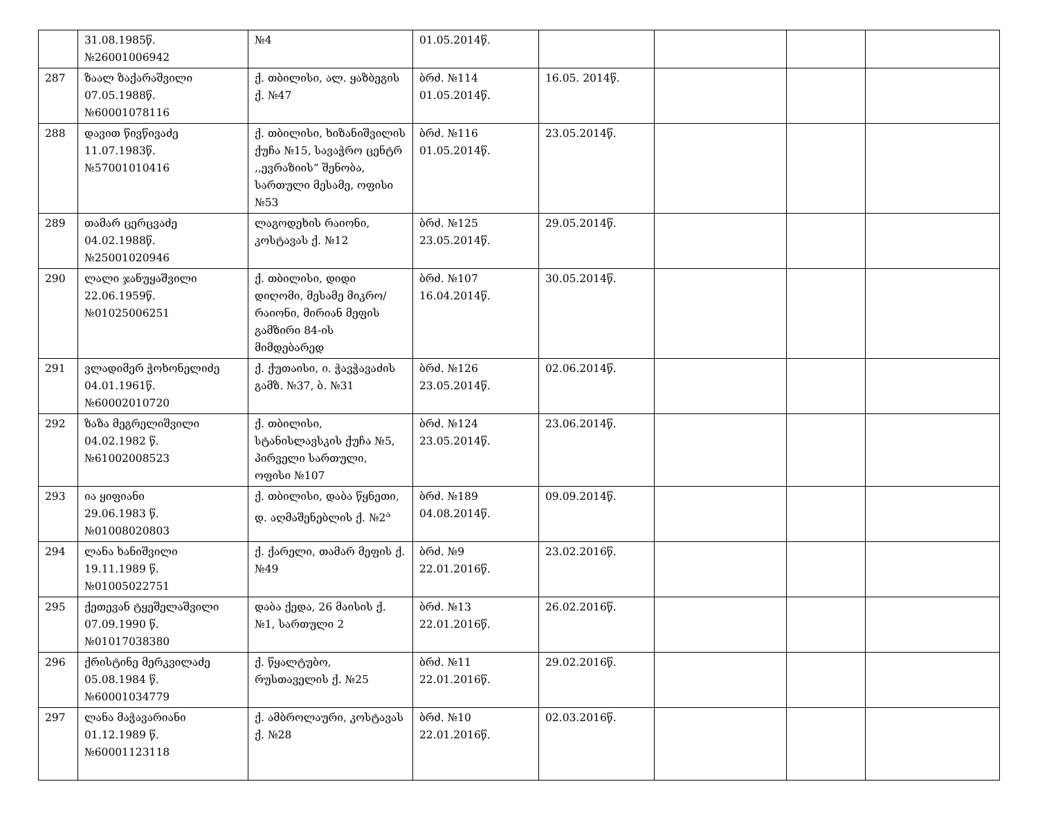| | 31.08.1985წ. №26001006942 | №4 | 01.05.2014წ. | | | | |
| 287 | ზაალ ზაქარაშვილი 07.05.1988წ. №60001078116 | ქ. თბილისი, ალ. ყაზბეგის ქ. №47 | ბრძ. №114 01.05.2014წ. | 16.05. 2014წ. | | | |
| 288 | დავით წივწივაძე 11.07.1983წ. №57001010416 | ქ. თბილისი, ხიზანიშვილის ქუჩა №15, სავაჭრო ცენტრ ,,ევრაზიის“ შენობა, სართული მესამე, ოფისი №53 | ბრძ. №116 01.05.2014წ. | 23.05.2014წ. | | | |
| 289 | თამარ ცერცვაძე 04.02.1988წ. №25001020946 | ლაგოდეხის რაიონი, კოსტავას ქ. №12 | ბრძ. №125 23.05.2014წ. | 29.05.2014წ. | | | |
| 290 | ლალი ჯანუყაშვილი 22.06.1959წ. №01025006251 | ქ. თბილისი, დიდი დიღომი, მესამე მიკრო/რაიონი, მირიან მეფის გამზირი 84-ის მიმდებარედ | ბრძ. №107 16.04.2014წ. | 30.05.2014წ. | | | |
| 291 | ვლადიმერ ჭოხონელიძე 04.01.1961წ. №60002010720 | ქ. ქუთაისი, ი. ჭავჭავაძის გამზ. №37, ბ. №31 | ბრძ. №126 23.05.2014წ. | 02.06.2014წ. | | | |
| 292 | ზაზა მეგრელიშვილი 04.02.1982 წ. №61002008523 | ქ. თბილისი, სტანისლავსკის ქუჩა №5, პირველი სართული, ოფისი №107 | ბრძ. №124 23.05.2014წ. | 23.06.2014წ. | | | |
| 293 | ია ყიფიანი 29.06.1983 წ. №01008020803 | ქ. თბილისი, დაბა წყნეთი, დ. აღმაშენებლის ქ. №2<sup>ა</sup> | ბრძ. №189 04.08.2014წ. | 09.09.2014წ. | | | |
| 294 | ლანა ხანიშვილი 19.11.1989 წ. №01005022751 | ქ. ქარელი, თამარ მეფის ქ. №49 | ბრძ. №9 22.01.2016წ. | 23.02.2016წ. | | | |
| 295 | ქეთევან ტყეშელაშვილი 07.09.1990 წ. №01017038380 | დაბა ქედა, 26 მაისის ქ. №1, სართული 2 | ბრძ. №13 22.01.2016წ. | 26.02.2016წ. | | | |
| 296 | ქრისტინე მერკვილაძე 05.08.1984 წ. №60001034779 | ქ. წყალტუბო, რუსთაველის ქ. №25 | ბრძ. №11 22.01.2016წ. | 29.02.2016წ. | | | |
| 297 | ლანა მაჭავარიანი 01.12.1989 წ. №60001123118 | ქ. ამბროლაური, კოსტავას ქ. №28 | ბრძ. №10 22.01.2016წ. | 02.03.2016წ. | | | |